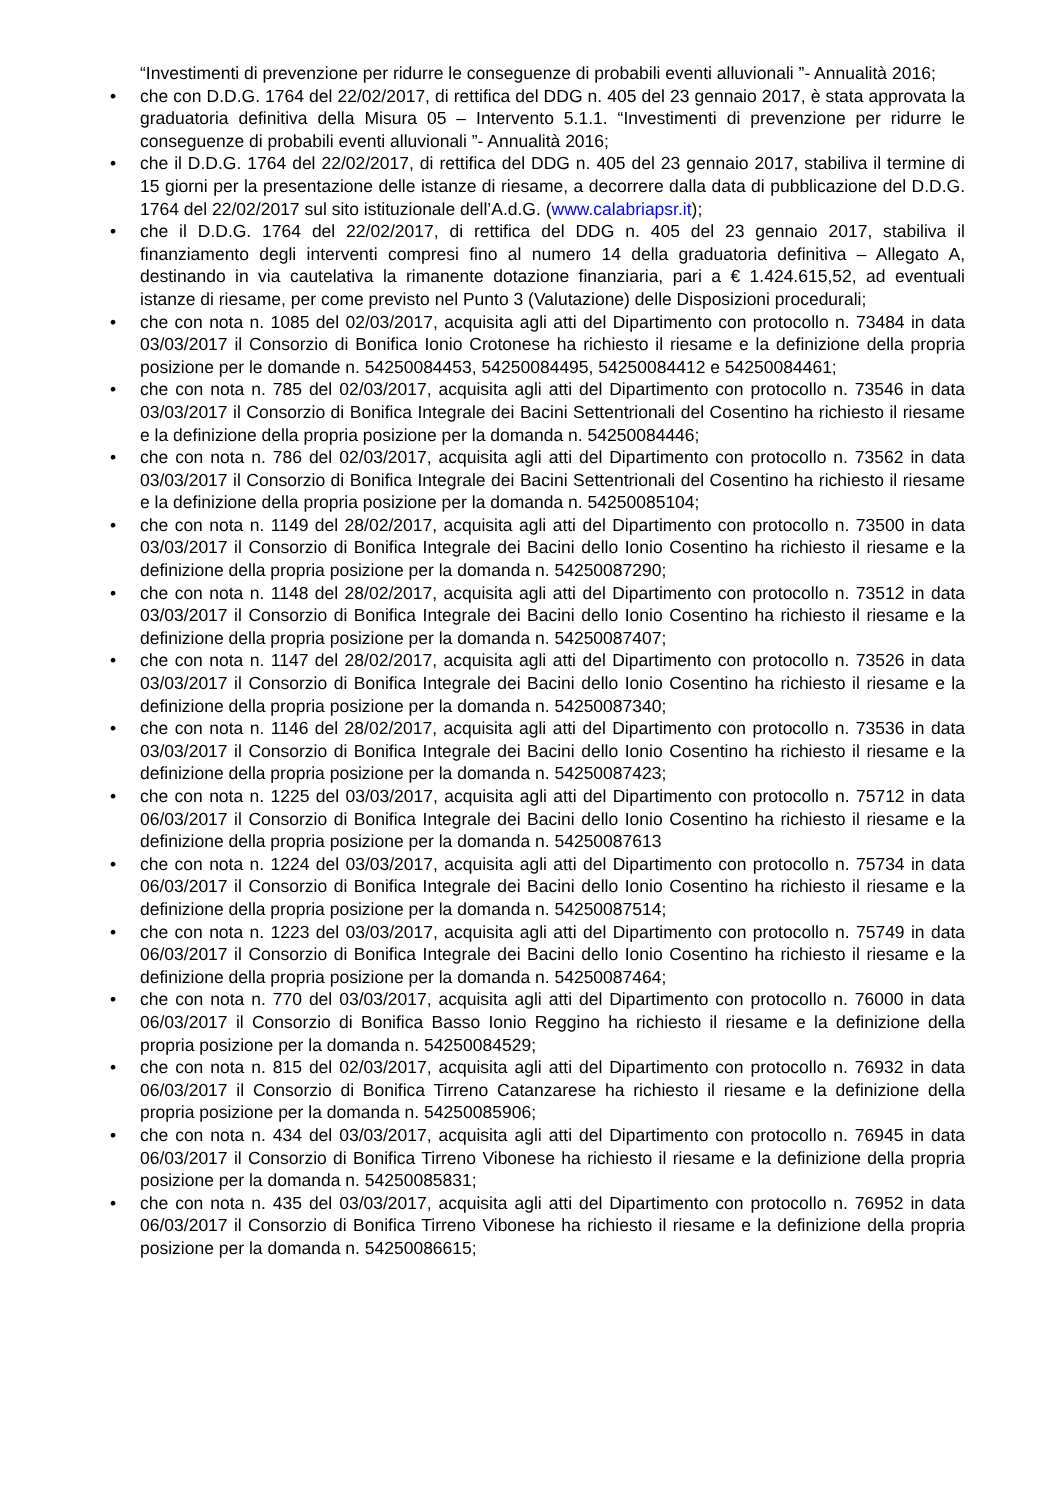“Investimenti di prevenzione per ridurre le conseguenze di probabili eventi alluvionali ”- Annualità 2016;
• che con D.D.G. 1764 del 22/02/2017, di rettifica del DDG n. 405 del 23 gennaio 2017, è stata approvata la graduatoria definitiva della Misura 05 – Intervento 5.1.1. “Investimenti di prevenzione per ridurre le conseguenze di probabili eventi alluvionali ”- Annualità 2016;
• che il D.D.G. 1764 del 22/02/2017, di rettifica del DDG n. 405 del 23 gennaio 2017, stabiliva il termine di 15 giorni per la presentazione delle istanze di riesame, a decorrere dalla data di pubblicazione del D.D.G. 1764 del 22/02/2017 sul sito istituzionale dell’A.d.G. (www.calabriapsr.it);
• che il D.D.G. 1764 del 22/02/2017, di rettifica del DDG n. 405 del 23 gennaio 2017, stabiliva il finanziamento degli interventi compresi fino al numero 14 della graduatoria definitiva – Allegato A, destinando in via cautelativa la rimanente dotazione finanziaria, pari a € 1.424.615,52, ad eventuali istanze di riesame, per come previsto nel Punto 3 (Valutazione) delle Disposizioni procedurali;
• che con nota n. 1085 del 02/03/2017, acquisita agli atti del Dipartimento con protocollo n. 73484 in data 03/03/2017 il Consorzio di Bonifica Ionio Crotonese ha richiesto il riesame e la definizione della propria posizione per le domande n. 54250084453, 54250084495, 54250084412 e 54250084461;
• che con nota n. 785 del 02/03/2017, acquisita agli atti del Dipartimento con protocollo n. 73546 in data 03/03/2017 il Consorzio di Bonifica Integrale dei Bacini Settentrionali del Cosentino ha richiesto il riesame e la definizione della propria posizione per la domanda n. 54250084446;
• che con nota n. 786 del 02/03/2017, acquisita agli atti del Dipartimento con protocollo n. 73562 in data 03/03/2017 il Consorzio di Bonifica Integrale dei Bacini Settentrionali del Cosentino ha richiesto il riesame e la definizione della propria posizione per la domanda n. 54250085104;
• che con nota n. 1149 del 28/02/2017, acquisita agli atti del Dipartimento con protocollo n. 73500 in data 03/03/2017 il Consorzio di Bonifica Integrale dei Bacini dello Ionio Cosentino ha richiesto il riesame e la definizione della propria posizione per la domanda n. 54250087290;
• che con nota n. 1148 del 28/02/2017, acquisita agli atti del Dipartimento con protocollo n. 73512 in data 03/03/2017 il Consorzio di Bonifica Integrale dei Bacini dello Ionio Cosentino ha richiesto il riesame e la definizione della propria posizione per la domanda n. 54250087407;
• che con nota n. 1147 del 28/02/2017, acquisita agli atti del Dipartimento con protocollo n. 73526 in data 03/03/2017 il Consorzio di Bonifica Integrale dei Bacini dello Ionio Cosentino ha richiesto il riesame e la definizione della propria posizione per la domanda n. 54250087340;
• che con nota n. 1146 del 28/02/2017, acquisita agli atti del Dipartimento con protocollo n. 73536 in data 03/03/2017 il Consorzio di Bonifica Integrale dei Bacini dello Ionio Cosentino ha richiesto il riesame e la definizione della propria posizione per la domanda n. 54250087423;
• che con nota n. 1225 del 03/03/2017, acquisita agli atti del Dipartimento con protocollo n. 75712 in data 06/03/2017 il Consorzio di Bonifica Integrale dei Bacini dello Ionio Cosentino ha richiesto il riesame e la definizione della propria posizione per la domanda n. 54250087613
• che con nota n. 1224 del 03/03/2017, acquisita agli atti del Dipartimento con protocollo n. 75734 in data 06/03/2017 il Consorzio di Bonifica Integrale dei Bacini dello Ionio Cosentino ha richiesto il riesame e la definizione della propria posizione per la domanda n. 54250087514;
• che con nota n. 1223 del 03/03/2017, acquisita agli atti del Dipartimento con protocollo n. 75749 in data 06/03/2017 il Consorzio di Bonifica Integrale dei Bacini dello Ionio Cosentino ha richiesto il riesame e la definizione della propria posizione per la domanda n. 54250087464;
• che con nota n. 770 del 03/03/2017, acquisita agli atti del Dipartimento con protocollo n. 76000 in data 06/03/2017 il Consorzio di Bonifica Basso Ionio Reggino ha richiesto il riesame e la definizione della propria posizione per la domanda n. 54250084529;
• che con nota n. 815 del 02/03/2017, acquisita agli atti del Dipartimento con protocollo n. 76932 in data 06/03/2017 il Consorzio di Bonifica Tirreno Catanzarese ha richiesto il riesame e la definizione della propria posizione per la domanda n. 54250085906;
• che con nota n. 434 del 03/03/2017, acquisita agli atti del Dipartimento con protocollo n. 76945 in data 06/03/2017 il Consorzio di Bonifica Tirreno Vibonese ha richiesto il riesame e la definizione della propria posizione per la domanda n. 54250085831;
• che con nota n. 435 del 03/03/2017, acquisita agli atti del Dipartimento con protocollo n. 76952 in data 06/03/2017 il Consorzio di Bonifica Tirreno Vibonese ha richiesto il riesame e la definizione della propria posizione per la domanda n. 54250086615;